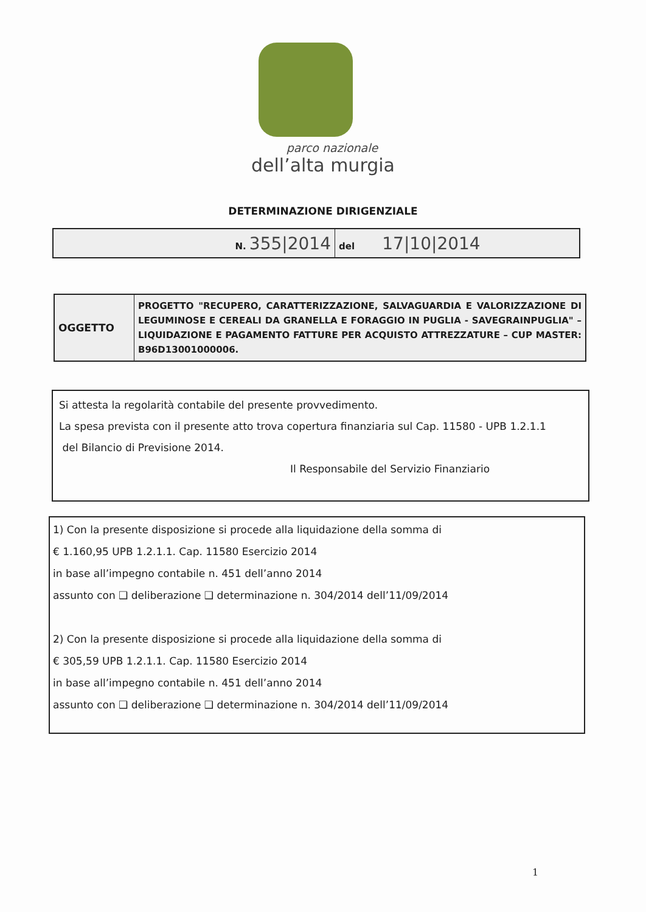parco nazionale
dell’alta murgia
DETERMINAZIONE DIRIGENZIALE
| N. 355/2014 | del 17/10/2014 |
| OGGETTO | PROGETTO "RECUPERO, CARATTERIZZAZIONE, SALVAGUARDIA E VALORIZZAZIONE DI LEGUMINOSE E CEREALI DA GRANELLA E FORAGGIO IN PUGLIA - SAVEGRAINPUGLIA" – LIQUIDAZIONE E PAGAMENTO FATTURE PER ACQUISTO ATTREZZATURE – CUP MASTER: B96D13001000006. |
Si attesta la regolarità contabile del presente provvedimento.
La spesa prevista con il presente atto trova copertura finanziaria sul Cap. 11580 - UPB 1.2.1.1
del Bilancio di Previsione 2014.
Il Responsabile del Servizio Finanziario
1) Con la presente disposizione si procede alla liquidazione della somma di
€ 1.160,95 UPB 1.2.1.1. Cap. 11580 Esercizio 2014
in base all’impegno contabile n. 451 dell’anno 2014
assunto con ❑ deliberazione ❑ determinazione n. 304/2014 dell’11/09/2014
2) Con la presente disposizione si procede alla liquidazione della somma di
€ 305,59 UPB 1.2.1.1. Cap. 11580 Esercizio 2014
in base all’impegno contabile n. 451 dell’anno 2014
assunto con ❑ deliberazione ❑ determinazione n. 304/2014 dell’11/09/2014
1